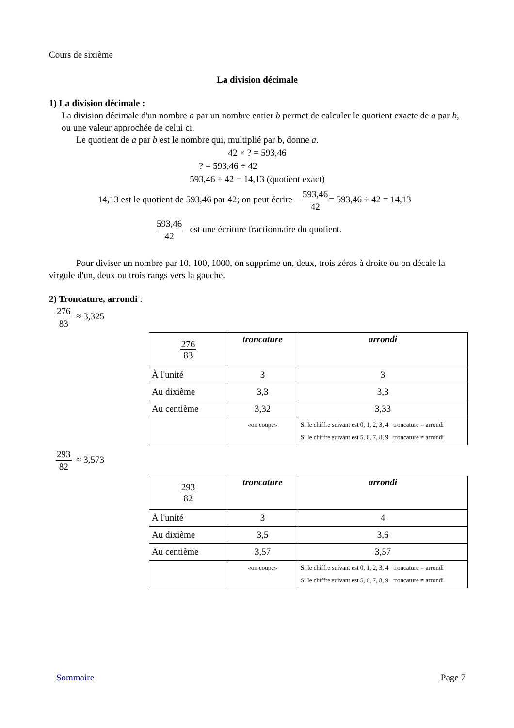Cours de sixième
La division décimale
1) La division décimale :
La division décimale d'un nombre a par un nombre entier b permet de calculer le quotient exacte de a par b, ou une valeur approchée de celui ci.
Le quotient de a par b est le nombre qui, multiplié par b, donne a.
42 × ? = 593,46
? = 593,46 ÷ 42
593,46 ÷ 42 = 14,13 (quotient exact)
14,13 est le quotient de 593,46 par 42; on peut écrire 593,46 42= 593,46 ÷ 42 = 14,13
593,46 42 est une écriture fractionnaire du quotient.
Pour diviser un nombre par 10, 100, 1000, on supprime un, deux, trois zéros à droite ou on décale la virgule d'un, deux ou trois rangs vers la gauche.
2) Troncature, arrondi :
276 83 ≈ 3,325
| 276 83 | troncature | arrondi |
| À l'unité | 3 | 3 |
| Au dixième | 3,3 | 3,3 |
| Au centième | 3,32 | 3,33 |
| | «on coupe» | Si le chiffre suivant est 0, 1, 2, 3, 4 troncature = arrondi Si le chiffre suivant est 5, 6, 7, 8, 9 troncature ≠ arrondi |
293 82 ≈ 3,573
| 293 82 | troncature | arrondi |
| À l'unité | 3 | 4 |
| Au dixième | 3,5 | 3,6 |
| Au centième | 3,57 | 3,57 |
| | «on coupe» | Si le chiffre suivant est 0, 1, 2, 3, 4 troncature = arrondi Si le chiffre suivant est 5, 6, 7, 8, 9 troncature ≠ arrondi |
Sommaire Page 7